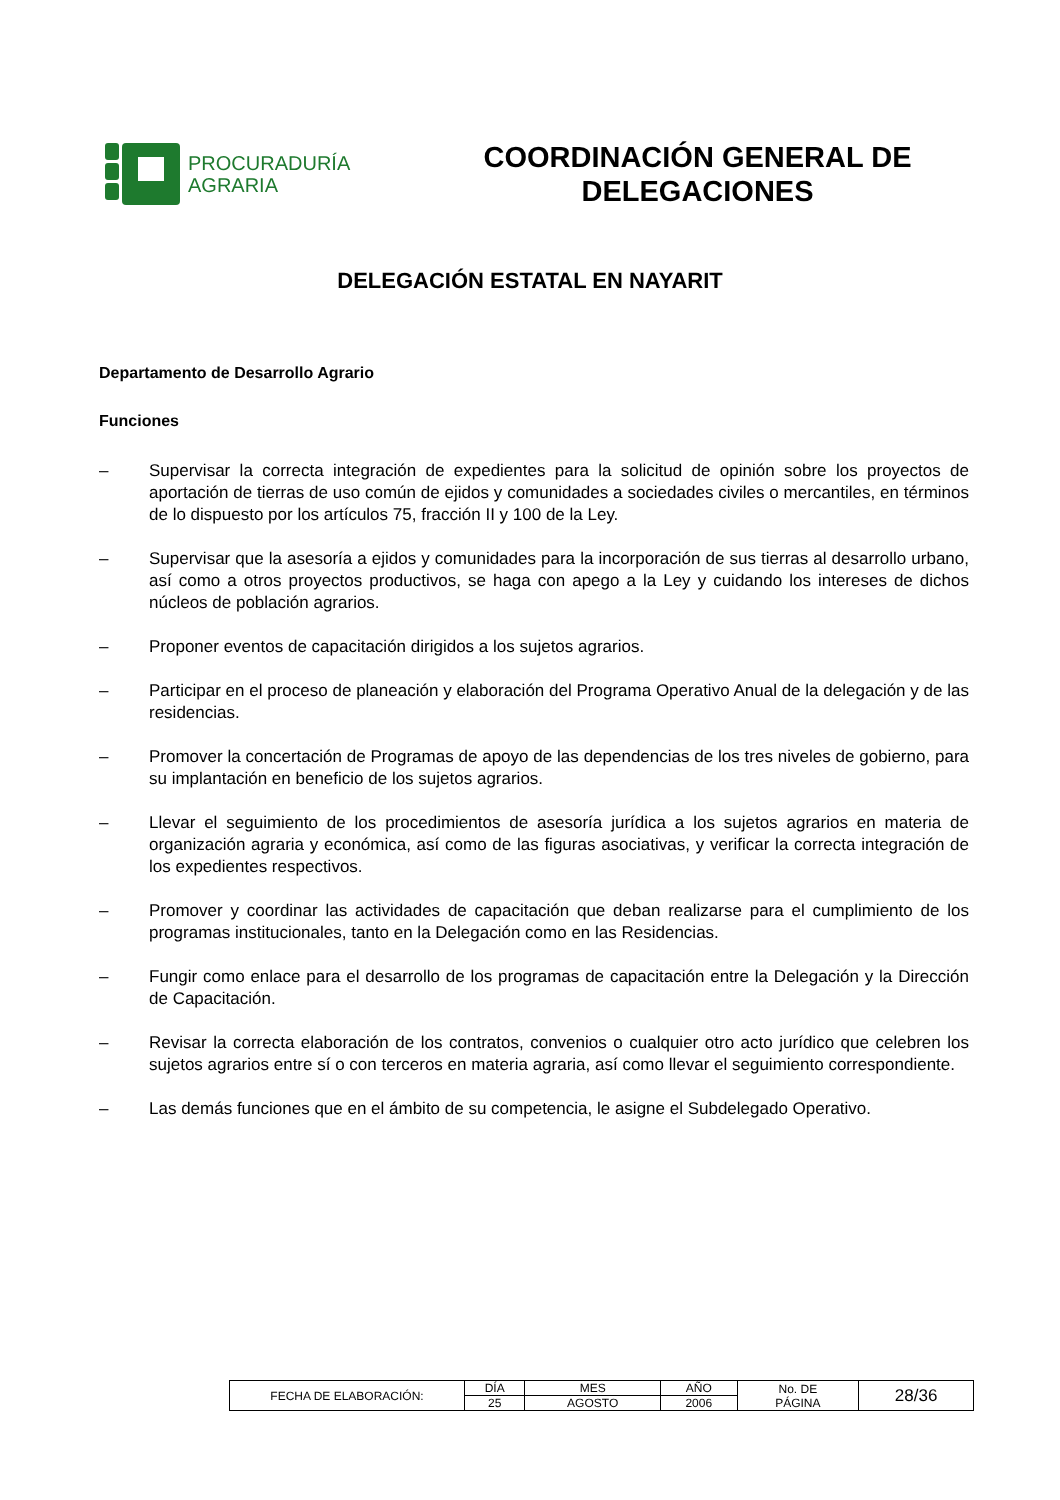PROCURADURÍA
AGRARIA
COORDINACIÓN GENERAL DE
DELEGACIONES
DELEGACIÓN ESTATAL EN NAYARIT
Departamento de Desarrollo Agrario
Funciones
– Supervisar la correcta integración de expedientes para la solicitud de opinión sobre los proyectos de aportación de tierras de uso común de ejidos y comunidades a sociedades civiles o mercantiles, en términos de lo dispuesto por los artículos 75, fracción II y 100 de la Ley.
– Supervisar que la asesoría a ejidos y comunidades para la incorporación de sus tierras al desarrollo urbano, así como a otros proyectos productivos, se haga con apego a la Ley y cuidando los intereses de dichos núcleos de población agrarios.
– Proponer eventos de capacitación dirigidos a los sujetos agrarios.
– Participar en el proceso de planeación y elaboración del Programa Operativo Anual de la delegación y de las residencias.
– Promover la concertación de Programas de apoyo de las dependencias de los tres niveles de gobierno, para su implantación en beneficio de los sujetos agrarios.
– Llevar el seguimiento de los procedimientos de asesoría jurídica a los sujetos agrarios en materia de organización agraria y económica, así como de las figuras asociativas, y verificar la correcta integración de los expedientes respectivos.
– Promover y coordinar las actividades de capacitación que deban realizarse para el cumplimiento de los programas institucionales, tanto en la Delegación como en las Residencias.
– Fungir como enlace para el desarrollo de los programas de capacitación entre la Delegación y la Dirección de Capacitación.
– Revisar la correcta elaboración de los contratos, convenios o cualquier otro acto jurídico que celebren los sujetos agrarios entre sí o con terceros en materia agraria, así como llevar el seguimiento correspondiente.
– Las demás funciones que en el ámbito de su competencia, le asigne el Subdelegado Operativo.
| FECHA DE ELABORACIÓN: | DÍA | MES | AÑO | No. DE PÁGINA | 28/36 |
| | 25 | AGOSTO | 2006 | | |